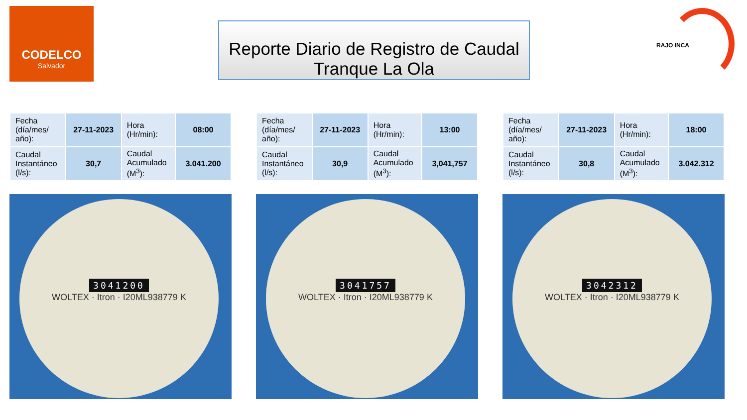CODELCO
Salvador
Reporte Diario de Registro de Caudal
Tranque La Ola
RAJO INCA
| Fecha (día/mes/ año): | 27-11-2023 | Hora (Hr/min): | 08:00 |
| Caudal Instantáneo (l/s): | 30,7 | Caudal Acumulado (M<sup>3</sup>): | 3.041.200 |
3041200
WOLTEX · Itron · I20ML938779 K
| Fecha (día/mes/ año): | 27-11-2023 | Hora (Hr/min): | 13:00 |
| Caudal Instantáneo (l/s): | 30,9 | Caudal Acumulado (M<sup>3</sup>): | 3,041,757 |
3041757
WOLTEX · Itron · I20ML938779 K
| Fecha (día/mes/ año): | 27-11-2023 | Hora (Hr/min): | 18:00 |
| Caudal Instantáneo (l/s): | 30,8 | Caudal Acumulado (M<sup>3</sup>): | 3.042.312 |
3042312
WOLTEX · Itron · I20ML938779 K